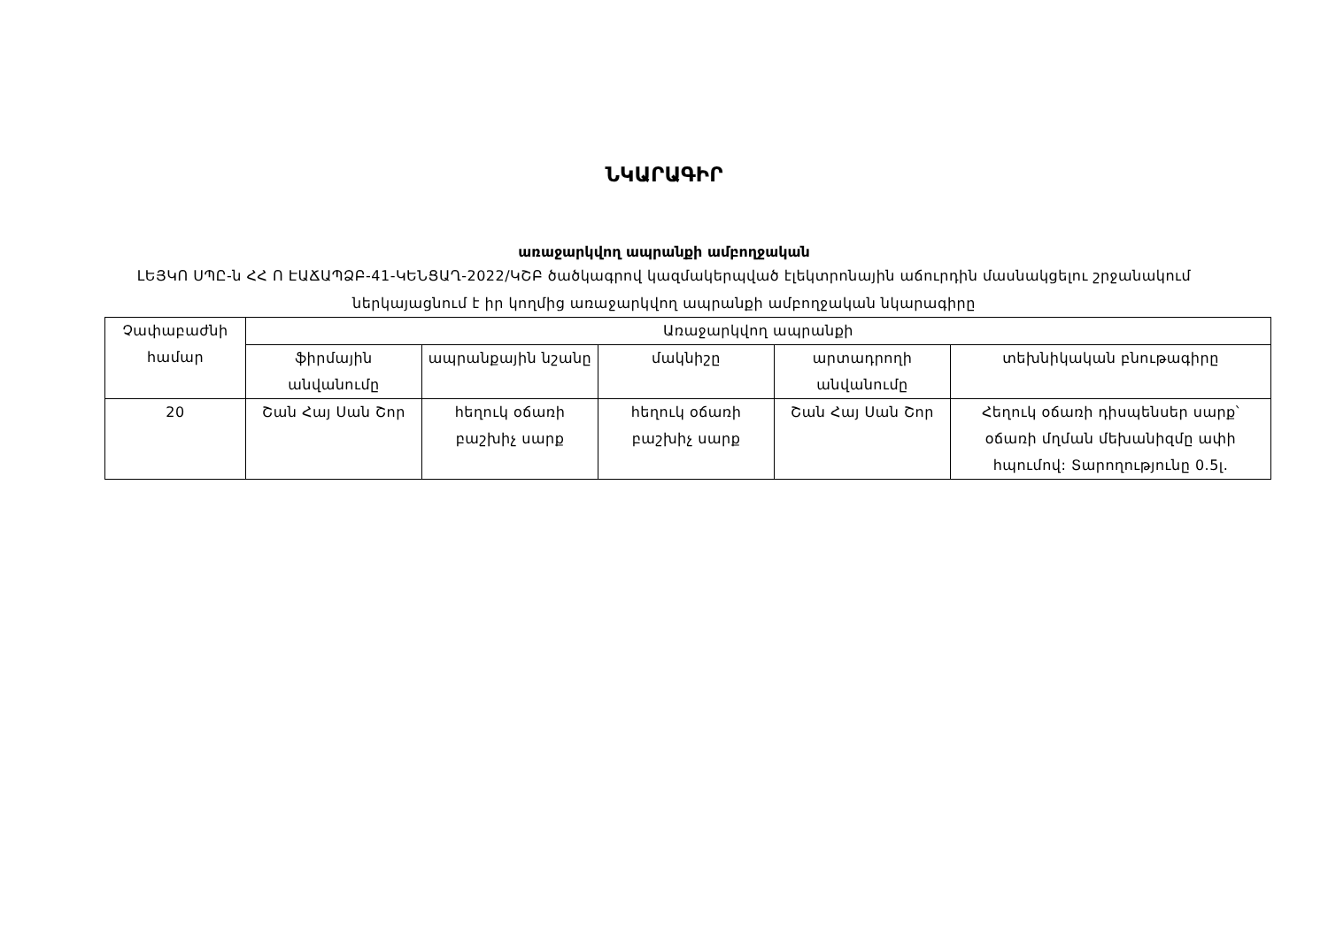ՆԿԱՐԱԳԻՐ
առաջարկվող ապրանքի ամբողջական
ԼԵՅԿՈ ՍՊԸ-ն ՀՀ Ո ԷԱՃԱՊՁԲ-41-ԿԵՆՑԱՂ-2022/ԿՇԲ ծածկագրով կազմակերպված էլեկտրոնային աճուրդին մասնակցելու շրջանակում ներկայացնում է իր կողմից առաջարկվող ապրանքի ամբողջական նկարագիրը
| Չափաբաժնի համար | Առաջարկվող ապրանքի | | | | |
| --- | --- | --- | --- | --- | --- |
| | ֆիրմային անվանումը | ապրանքային նշանը | մակնիշը | արտադրողի անվանումը | տեխնիկական բնութագիրը |
| 20 | Շան Հայ Սան Շոր | հեղուկ օճառի բաշխիչ սարք | հեղուկ օճառի բաշխիչ սարք | Շան Հայ Սան Շոր | Հեղուկ օճառի դիսպենսեր սարք՝ օճառի մղման մեխանիզմը ափի հպումով: Տարողությունը 0.5լ. |